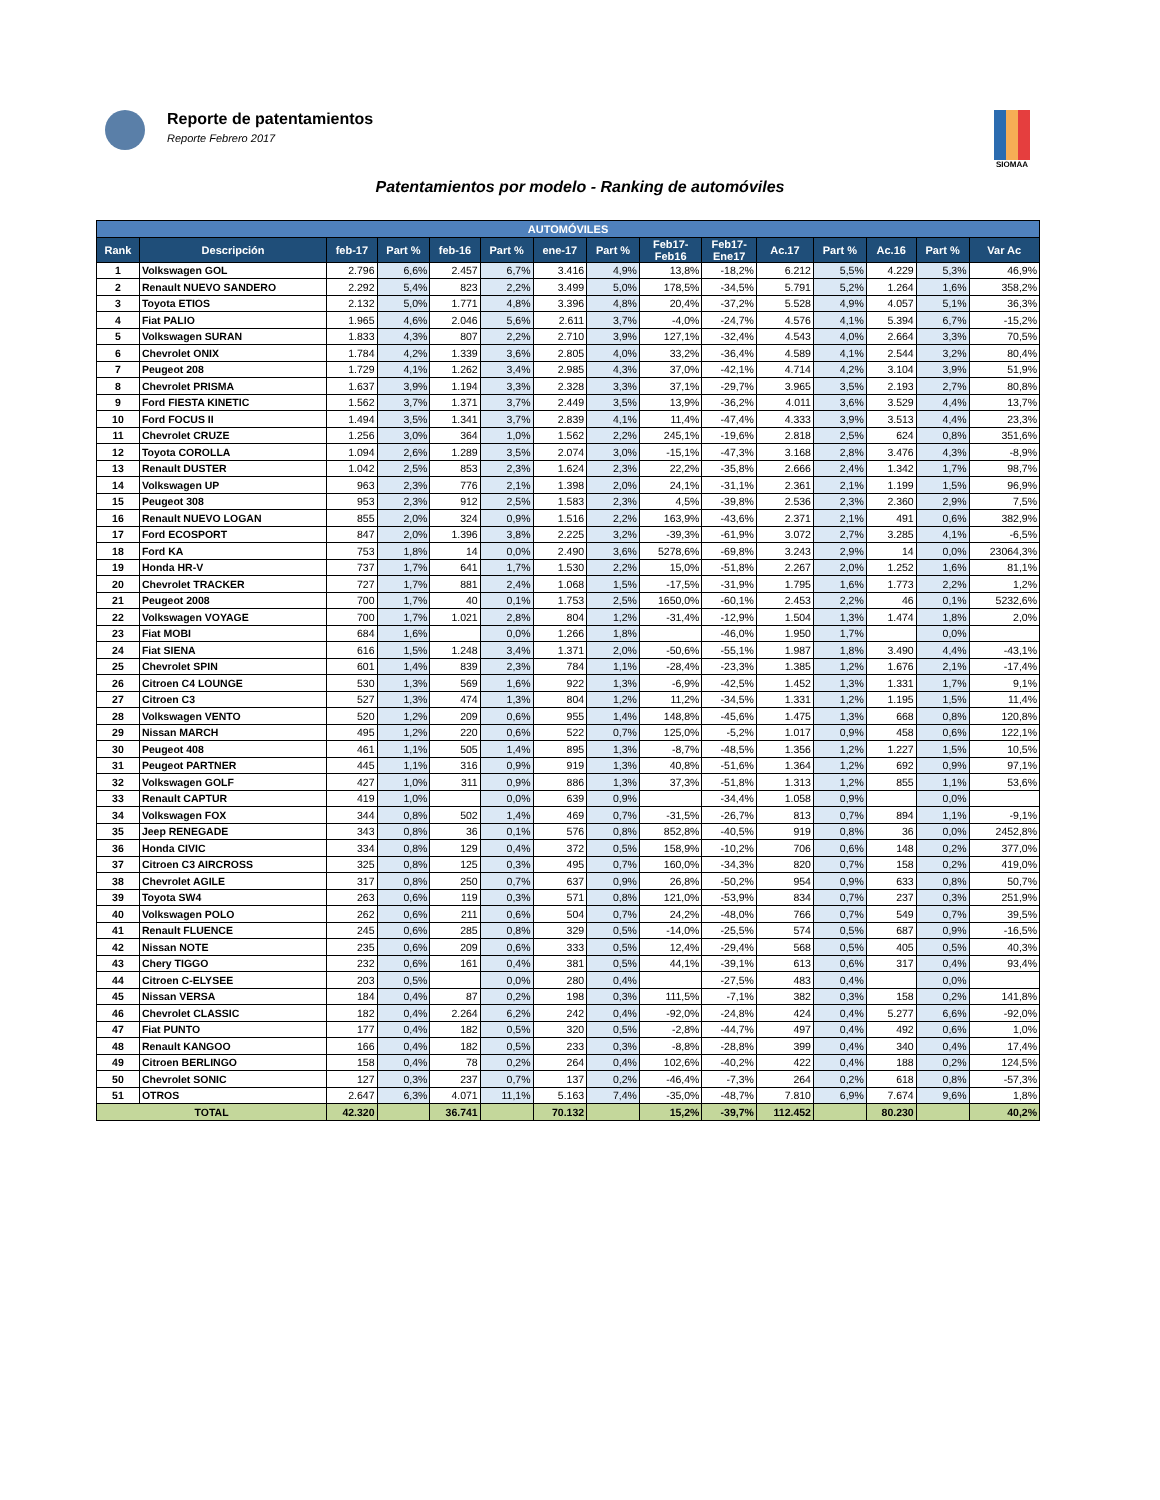Reporte de patentamientos
Reporte Febrero 2017
SIOMAA
Patentamientos por modelo - Ranking de automóviles
| AUTOMÓVILES | | | | | | | | | | | | | | |
| --- | --- | --- | --- | --- | --- | --- | --- | --- | --- | --- | --- | --- | --- | --- |
| Rank | Descripción | feb-17 | Part % | feb-16 | Part % | ene-17 | Part % | Feb17- Feb16 | Feb17- Ene17 | Ac.17 | Part % | Ac.16 | Part % | Var Ac |
| 1 | Volkswagen GOL | 2.796 | 6,6% | 2.457 | 6,7% | 3.416 | 4,9% | 13,8% | -18,2% | 6.212 | 5,5% | 4.229 | 5,3% | 46,9% |
| 2 | Renault NUEVO SANDERO | 2.292 | 5,4% | 823 | 2,2% | 3.499 | 5,0% | 178,5% | -34,5% | 5.791 | 5,2% | 1.264 | 1,6% | 358,2% |
| 3 | Toyota ETIOS | 2.132 | 5,0% | 1.771 | 4,8% | 3.396 | 4,8% | 20,4% | -37,2% | 5.528 | 4,9% | 4.057 | 5,1% | 36,3% |
| 4 | Fiat PALIO | 1.965 | 4,6% | 2.046 | 5,6% | 2.611 | 3,7% | -4,0% | -24,7% | 4.576 | 4,1% | 5.394 | 6,7% | -15,2% |
| 5 | Volkswagen SURAN | 1.833 | 4,3% | 807 | 2,2% | 2.710 | 3,9% | 127,1% | -32,4% | 4.543 | 4,0% | 2.664 | 3,3% | 70,5% |
| 6 | Chevrolet ONIX | 1.784 | 4,2% | 1.339 | 3,6% | 2.805 | 4,0% | 33,2% | -36,4% | 4.589 | 4,1% | 2.544 | 3,2% | 80,4% |
| 7 | Peugeot 208 | 1.729 | 4,1% | 1.262 | 3,4% | 2.985 | 4,3% | 37,0% | -42,1% | 4.714 | 4,2% | 3.104 | 3,9% | 51,9% |
| 8 | Chevrolet PRISMA | 1.637 | 3,9% | 1.194 | 3,3% | 2.328 | 3,3% | 37,1% | -29,7% | 3.965 | 3,5% | 2.193 | 2,7% | 80,8% |
| 9 | Ford FIESTA KINETIC | 1.562 | 3,7% | 1.371 | 3,7% | 2.449 | 3,5% | 13,9% | -36,2% | 4.011 | 3,6% | 3.529 | 4,4% | 13,7% |
| 10 | Ford FOCUS II | 1.494 | 3,5% | 1.341 | 3,7% | 2.839 | 4,1% | 11,4% | -47,4% | 4.333 | 3,9% | 3.513 | 4,4% | 23,3% |
| 11 | Chevrolet CRUZE | 1.256 | 3,0% | 364 | 1,0% | 1.562 | 2,2% | 245,1% | -19,6% | 2.818 | 2,5% | 624 | 0,8% | 351,6% |
| 12 | Toyota COROLLA | 1.094 | 2,6% | 1.289 | 3,5% | 2.074 | 3,0% | -15,1% | -47,3% | 3.168 | 2,8% | 3.476 | 4,3% | -8,9% |
| 13 | Renault DUSTER | 1.042 | 2,5% | 853 | 2,3% | 1.624 | 2,3% | 22,2% | -35,8% | 2.666 | 2,4% | 1.342 | 1,7% | 98,7% |
| 14 | Volkswagen UP | 963 | 2,3% | 776 | 2,1% | 1.398 | 2,0% | 24,1% | -31,1% | 2.361 | 2,1% | 1.199 | 1,5% | 96,9% |
| 15 | Peugeot 308 | 953 | 2,3% | 912 | 2,5% | 1.583 | 2,3% | 4,5% | -39,8% | 2.536 | 2,3% | 2.360 | 2,9% | 7,5% |
| 16 | Renault NUEVO LOGAN | 855 | 2,0% | 324 | 0,9% | 1.516 | 2,2% | 163,9% | -43,6% | 2.371 | 2,1% | 491 | 0,6% | 382,9% |
| 17 | Ford ECOSPORT | 847 | 2,0% | 1.396 | 3,8% | 2.225 | 3,2% | -39,3% | -61,9% | 3.072 | 2,7% | 3.285 | 4,1% | -6,5% |
| 18 | Ford KA | 753 | 1,8% | 14 | 0,0% | 2.490 | 3,6% | 5278,6% | -69,8% | 3.243 | 2,9% | 14 | 0,0% | 23064,3% |
| 19 | Honda HR-V | 737 | 1,7% | 641 | 1,7% | 1.530 | 2,2% | 15,0% | -51,8% | 2.267 | 2,0% | 1.252 | 1,6% | 81,1% |
| 20 | Chevrolet TRACKER | 727 | 1,7% | 881 | 2,4% | 1.068 | 1,5% | -17,5% | -31,9% | 1.795 | 1,6% | 1.773 | 2,2% | 1,2% |
| 21 | Peugeot 2008 | 700 | 1,7% | 40 | 0,1% | 1.753 | 2,5% | 1650,0% | -60,1% | 2.453 | 2,2% | 46 | 0,1% | 5232,6% |
| 22 | Volkswagen VOYAGE | 700 | 1,7% | 1.021 | 2,8% | 804 | 1,2% | -31,4% | -12,9% | 1.504 | 1,3% | 1.474 | 1,8% | 2,0% |
| 23 | Fiat MOBI | 684 | 1,6% | | 0,0% | 1.266 | 1,8% | | -46,0% | 1.950 | 1,7% | | 0,0% | |
| 24 | Fiat SIENA | 616 | 1,5% | 1.248 | 3,4% | 1.371 | 2,0% | -50,6% | -55,1% | 1.987 | 1,8% | 3.490 | 4,4% | -43,1% |
| 25 | Chevrolet SPIN | 601 | 1,4% | 839 | 2,3% | 784 | 1,1% | -28,4% | -23,3% | 1.385 | 1,2% | 1.676 | 2,1% | -17,4% |
| 26 | Citroen C4 LOUNGE | 530 | 1,3% | 569 | 1,6% | 922 | 1,3% | -6,9% | -42,5% | 1.452 | 1,3% | 1.331 | 1,7% | 9,1% |
| 27 | Citroen C3 | 527 | 1,3% | 474 | 1,3% | 804 | 1,2% | 11,2% | -34,5% | 1.331 | 1,2% | 1.195 | 1,5% | 11,4% |
| 28 | Volkswagen VENTO | 520 | 1,2% | 209 | 0,6% | 955 | 1,4% | 148,8% | -45,6% | 1.475 | 1,3% | 668 | 0,8% | 120,8% |
| 29 | Nissan MARCH | 495 | 1,2% | 220 | 0,6% | 522 | 0,7% | 125,0% | -5,2% | 1.017 | 0,9% | 458 | 0,6% | 122,1% |
| 30 | Peugeot 408 | 461 | 1,1% | 505 | 1,4% | 895 | 1,3% | -8,7% | -48,5% | 1.356 | 1,2% | 1.227 | 1,5% | 10,5% |
| 31 | Peugeot PARTNER | 445 | 1,1% | 316 | 0,9% | 919 | 1,3% | 40,8% | -51,6% | 1.364 | 1,2% | 692 | 0,9% | 97,1% |
| 32 | Volkswagen GOLF | 427 | 1,0% | 311 | 0,9% | 886 | 1,3% | 37,3% | -51,8% | 1.313 | 1,2% | 855 | 1,1% | 53,6% |
| 33 | Renault CAPTUR | 419 | 1,0% | | 0,0% | 639 | 0,9% | | -34,4% | 1.058 | 0,9% | | 0,0% | |
| 34 | Volkswagen FOX | 344 | 0,8% | 502 | 1,4% | 469 | 0,7% | -31,5% | -26,7% | 813 | 0,7% | 894 | 1,1% | -9,1% |
| 35 | Jeep RENEGADE | 343 | 0,8% | 36 | 0,1% | 576 | 0,8% | 852,8% | -40,5% | 919 | 0,8% | 36 | 0,0% | 2452,8% |
| 36 | Honda CIVIC | 334 | 0,8% | 129 | 0,4% | 372 | 0,5% | 158,9% | -10,2% | 706 | 0,6% | 148 | 0,2% | 377,0% |
| 37 | Citroen C3 AIRCROSS | 325 | 0,8% | 125 | 0,3% | 495 | 0,7% | 160,0% | -34,3% | 820 | 0,7% | 158 | 0,2% | 419,0% |
| 38 | Chevrolet AGILE | 317 | 0,8% | 250 | 0,7% | 637 | 0,9% | 26,8% | -50,2% | 954 | 0,9% | 633 | 0,8% | 50,7% |
| 39 | Toyota SW4 | 263 | 0,6% | 119 | 0,3% | 571 | 0,8% | 121,0% | -53,9% | 834 | 0,7% | 237 | 0,3% | 251,9% |
| 40 | Volkswagen POLO | 262 | 0,6% | 211 | 0,6% | 504 | 0,7% | 24,2% | -48,0% | 766 | 0,7% | 549 | 0,7% | 39,5% |
| 41 | Renault FLUENCE | 245 | 0,6% | 285 | 0,8% | 329 | 0,5% | -14,0% | -25,5% | 574 | 0,5% | 687 | 0,9% | -16,5% |
| 42 | Nissan NOTE | 235 | 0,6% | 209 | 0,6% | 333 | 0,5% | 12,4% | -29,4% | 568 | 0,5% | 405 | 0,5% | 40,3% |
| 43 | Chery TIGGO | 232 | 0,6% | 161 | 0,4% | 381 | 0,5% | 44,1% | -39,1% | 613 | 0,6% | 317 | 0,4% | 93,4% |
| 44 | Citroen C-ELYSEE | 203 | 0,5% | | 0,0% | 280 | 0,4% | | -27,5% | 483 | 0,4% | | 0,0% | |
| 45 | Nissan VERSA | 184 | 0,4% | 87 | 0,2% | 198 | 0,3% | 111,5% | -7,1% | 382 | 0,3% | 158 | 0,2% | 141,8% |
| 46 | Chevrolet CLASSIC | 182 | 0,4% | 2.264 | 6,2% | 242 | 0,4% | -92,0% | -24,8% | 424 | 0,4% | 5.277 | 6,6% | -92,0% |
| 47 | Fiat PUNTO | 177 | 0,4% | 182 | 0,5% | 320 | 0,5% | -2,8% | -44,7% | 497 | 0,4% | 492 | 0,6% | 1,0% |
| 48 | Renault KANGOO | 166 | 0,4% | 182 | 0,5% | 233 | 0,3% | -8,8% | -28,8% | 399 | 0,4% | 340 | 0,4% | 17,4% |
| 49 | Citroen BERLINGO | 158 | 0,4% | 78 | 0,2% | 264 | 0,4% | 102,6% | -40,2% | 422 | 0,4% | 188 | 0,2% | 124,5% |
| 50 | Chevrolet SONIC | 127 | 0,3% | 237 | 0,7% | 137 | 0,2% | -46,4% | -7,3% | 264 | 0,2% | 618 | 0,8% | -57,3% |
| 51 | OTROS | 2.647 | 6,3% | 4.071 | 11,1% | 5.163 | 7,4% | -35,0% | -48,7% | 7.810 | 6,9% | 7.674 | 9,6% | 1,8% |
| TOTAL | | 42.320 | | 36.741 | | 70.132 | | 15,2% | -39,7% | 112.452 | | 80.230 | | 40,2% |